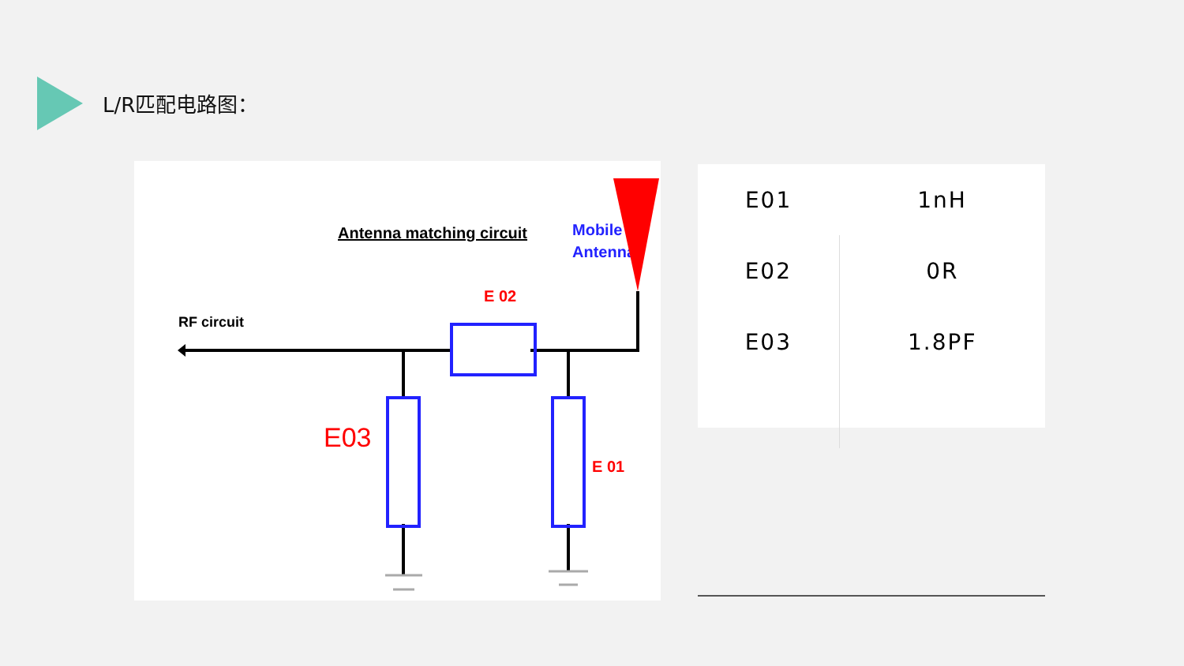L/R匹配电路图：
Antenna matching circuit
Mobile
Antenna
E 02
RF circuit
E03
E 01
| E01 | 1nH |
| E02 | 0R |
| E03 | 1.8PF |